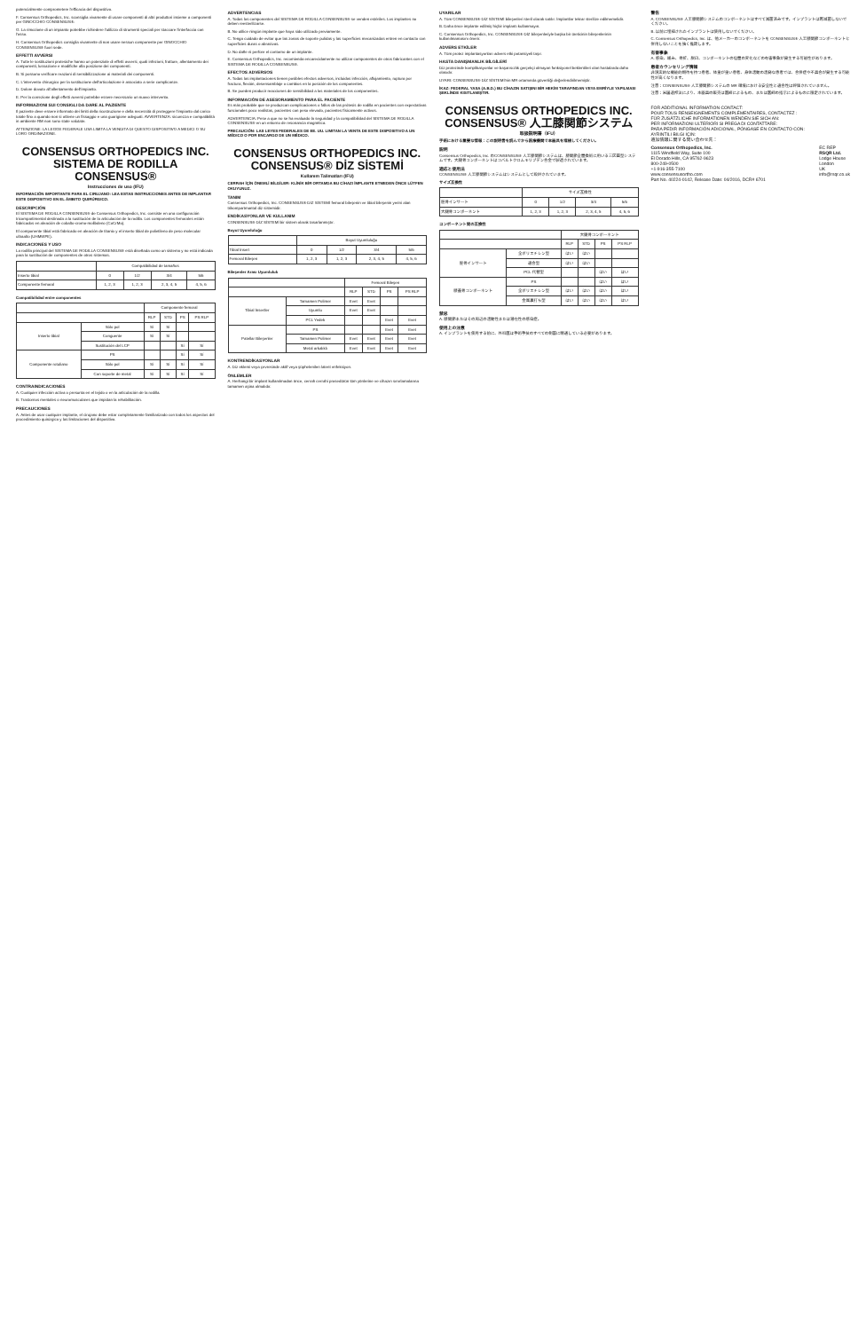potencialmente comprometere l'efficacia del dispositivo.
F. Consensus Orthopedics, Inc. sconsiglia vivamente di usare componenti di altri produttori insieme a componenti per GINOCCHIO CONSENSUS®.
G. La rimozione di un impianto potrebbe richiedere l'utilizzo di strumenti speciali per staccare l'interfaccia con l'osso.
H. Consensus Orthopedics consiglia vivamente di non usare nessun componente per GINOCCHIO CONSENSUS® fuori sede.
EFFETTI AVVERSI
A. Tutte le sostituzioni protesiche hanno un potenziale di effetti avversi, quali infezioni, fratture, allentamento dei componenti, lussazione e modifiche alla posizione dei componenti.
B. Si possono verificare reazioni di sensibilizzazione ai materiali dei componenti.
C. L'intervento chirurgico per la sostituzione dell'articolazione è associato a serie complicanze.
D. Dolore dovuto all'allentamento dell'impianto.
E. Per la correzione degli effetti avversi potrebbe essere necessario un nuovo intervento.
INFORMAZIONI SUI CONSIGLI DA DARE AL PAZIENTE
Il paziente deve essere informato dei limiti della ricostruzione e della necessità di proteggere l'impianto dal carico totale fino a quando non si ottiene un fissaggio e una guarigione adeguati. AVVERTENZA: sicurezza e compatibilità in ambiente RM non sono state valutate.
ATTENZIONE: LA LEGGE FEDERALE USA LIMITA LA VENDITA DI QUESTO DISPOSITIVO A MEDICI O SU LORO ORDINAZIONE.
CONSENSUS ORTHOPEDICS INC. SISTEMA DE RODILLA CONSENSUS®
Instrucciones de uso (IFU)
INFORMACIÓN IMPORTANTE PARA EL CIRUJANO: LEA ESTAS INSTRUCCIONES ANTES DE IMPLANTAR ESTE DISPOSITIVO EN EL ÁMBITO QUIRÚRGICO.
DESCRIPCIÓN
El SISTEMA DE RODILLA CONSENSUS® de Consensus Orthopedics, Inc. consiste en una configuración tricompartimental destinada a la sustitución de la articulación de la rodilla. Los componentes femorales están fabricados en aleación de cobalto-cromo-molibdeno (CoCrMo).
El componente tibial está fabricado en aleación de titanio y el inserto tibial de polietileno de peso molecular ultraalto (UHMWPE).
INDICACIONES Y USO
La rodilla principal del SISTEMA DE RODILLA CONSENSUS® está diseñada como un sistema y no está indicada para la sustitución de componentes de otros sistemas.
| | Compatibilidad de tamaños | | | |
| --- | --- | --- | --- | --- |
| Inserto tibial | 0 | 1/2 | 3/4 | 5/6 |
| Componente femoral | 1, 2, 3 | 1, 2, 3 | 2, 3, 4, 5 | 4, 5, 6 |
Compatibilidad entre componentes
| | | Componente femoral | | | |
| --- | --- | --- | --- | --- | --- |
| | | RLP | STD | PS | PS RLP |
| Inserto tibial | Sólo pol | Sí | Sí | | |
| | Conguente | Sí | Sí | | |
| | Sustitución del LCP | | | Sí | Sí |
| Componente rotuliano | PS | | | Sí | Sí |
| | Sólo pol | Sí | Sí | Sí | Sí |
| | Con soporte de metal | Sí | Sí | Sí | Sí |
CONTRAINDICACIONES
A. Cualquier infección activa o presunta en el tejido o en la articulación de la rodilla.
B. Trastornos mentales o neuromusculares que impidan la rehabilitación.
PRECAUCIONES
A. Antes de usar cualquier implante, el cirujano debe estar completamente familiarizado con todos los aspectos del procedimiento quirúrgico y las limitaciones del dispositivo.
ADVERTENCIAS
A. Todos los componentes del SISTEMA DE RODILLA CONSENSUS® se venden estériles. Los implantes no deben reesterilizarse.
B. No utilice ningún implante que haya sido utilizado previamente.
C. Tenga cuidado de evitar que las zonas de soporte pulidas y las superficies mecanizadas entren en contacto con superficies duras o abrasivas.
D. No dañe ni perfore el contorno de un implante.
E. Consensus Orthopedics, Inc. recomienda encarecidamente no utilizar componentes de otros fabricantes con el SISTEMA DE RODILLA CONSENSUS®.
EFECTOS ADVERSOS
A. Todas las implantaciones tienen posibles efectos adversos, incluidos infección, aflojamiento, ruptura por fractura, flexión, desensamblaje o cambios en la posición de los componentes.
B. Se pueden producir reacciones de sensibilidad a los materiales de los componentes.
INFORMACIÓN DE ASESORAMIENTO PARA EL PACIENTE
Es más probable que se produzcan complicaciones o fallos de las prótesis de rodilla en pacientes con expectativas funcionales poco realistas, pacientes con peso elevado, pacientes físicamente activos.
ADVERTENCIA: Pese a que no se ha evaluado la seguridad y la compatibilidad del SISTEMA DE RODILLA CONSENSUS® en un entorno de resonancia magnética.
PRECAUCIÓN: LAS LEYES FEDERALES DE EE. UU. LIMITAN LA VENTA DE ESTE DISPOSITIVO A UN MÉDICO O POR ENCARGO DE UN MÉDICO.
CONSENSUS ORTHOPEDICS INC. CONSENSUS® DİZ SİSTEMİ
Kullanım Talimatları (IFU)
CERRAH İÇİN ÖNEMLİ BİLGİLER: KLİNİK BİR ORTAMDA BU CİHAZI İMPLANTE ETMEDEN ÖNCE LÜTFEN OKUYUNUZ.
TANIM
Consensus Orthopedics, Inc. CONSENSUS® DİZ SİSTEMİ femoral bileşenin ve tibial bileşenin yerini alan trikompartmantal diz sistemidir.
ENDİKASYONLAR VE KULLANIM
CONSENSUS® DİZ SİSTEMİ bir sistem olarak tasarlanmıştır.
Boyut Uyumluluğu
| | Boyut Uyumluluğu | | | |
| --- | --- | --- | --- | --- |
| Tibial İnsert | 0 | 1/2 | 3/4 | 5/6 |
| Femoral Bileşen | 1, 2, 3 | 1, 2, 3 | 2, 3, 4, 5 | 4, 5, 6 |
Bileşenler Arası Uyumluluk
| | | Femoral Bileşen | | | |
| --- | --- | --- | --- | --- | --- |
| | | RLP | STD | PS | PS RLP |
| Tibial İnsertler | Tamamen Polimer | Evet | Evet | | |
| | Uyumlu | Evet | Evet | | |
| | PCL Yedek | | | Evet | Evet |
| Patellar Bileşenler | PS | | | Evet | Evet |
| | Tamamen Polimer | Evet | Evet | Evet | Evet |
| | Metal arkalıklı | Evet | Evet | Evet | Evet |
KONTRENDİKASYONLAR
A. Diz eklemi veya çevresinde aktif veya şüphelenilen latent enfeksiyon.
ÖNLEMLER
A. Herhangi bir implant kullanılmadan önce, cerrah cerrahi prosedürün tüm yönlerine ve cihazın sınırlamalarına tamamen aşina olmalıdır.
UYARILAR
A. Tüm CONSENSUS® DİZ SİSTEMİ bileşenleri steril olarak satılır. İmplantlar tekrar sterilize edilmemelidir.
B. Daha önce implante edilmiş hiçbir implantı kullanmayın.
C. Consensus Orthopedics, Inc. CONSENSUS® DİZ bileşenleriyle başka bir üreticinin bileşenlerinin kullanılmamasını önerir.
ADVERS ETKİLER
A. Tüm protez implantasyonları advers etki potansiyeli taşır.
HASTA DANIŞMANLIK BİLGİLERİ
Diz protezinde komplikasyonlar ve başarısızlık gerçekçi olmayan fonksiyonel beklentileri olan hastalarda daha olasıdır.
UYARI: CONSENSUS® DİZ SİSTEMİ'nin MR ortamında güvenliği değerlendirilmemiştir.
İKAZ: FEDERAL YASA (A.B.D.) BU CİHAZIN SATIŞINI BİR HEKİM TARAFINDAN VEYA EMRİYLE YAPILMASI ŞEKLİNDE KISITLAMIŞTIR.
CONSENSUS ORTHOPEDICS INC. CONSENSUS® 人工膝関節システム
取扱説明書（IFU）
手術における重要な情報：この説明書を読んでから医療機関で本器具を埋植してください。
説明
Consensus Orthopedics, Inc. のCONSENSUS® 人工膝関節システムは、膝関節全置換術に用いる三区画型システムです。大腿骨コンポーネントはコバルトクロムモリブデン合金で製造されています。
適応と使用法
CONSENSUS® 人工膝関節システムはシステムとして設計されています。
サイズ互換性
| | サイズ互換性 | | | |
| --- | --- | --- | --- | --- |
| 脛骨インサート | 0 | 1/2 | 3/4 | 5/6 |
| 大腿骨コンポーネント | 1, 2, 3 | 1, 2, 3 | 2, 3, 4, 5 | 4, 5, 6 |
コンポーネント間の互換性
| | | 大腿骨コンポーネント | | | |
| --- | --- | --- | --- | --- | --- |
| | | RLP | STD | PS | PS RLP |
| 脛骨インサート | 全ポリエチレン型 | はい | はい | | |
| | 適合型 | はい | はい | | |
| | PCL 代替型 | | | はい | はい |
| 膝蓋骨コンポーネント | PS | | | はい | はい |
| | 全ポリエチレン型 | はい | はい | はい | はい |
| | 金属裏打ち型 | はい | はい | はい | はい |
禁忌
A. 膝関節またはその周辺の活動性または潜在性の感染症。
使用上の注意
A. インプラントを使用する前に、外科医は手術手技のすべての側面に精通している必要があります。
警告
A. CONSENSUS® 人工膝関節システムのコンポーネントはすべて滅菌済みです。インプラントは再滅菌しないでください。
B. 以前に埋植されたインプラントは使用しないでください。
C. Consensus Orthopedics, Inc. は、他メーカーのコンポーネントを CONSENSUS® 人工膝関節コンポーネントと併用しないことを強く推奨します。
有害事象
A. 感染、緩み、骨折、脱臼、コンポーネントの位置の変化などの有害事象が発生する可能性があります。
患者カウンセリング情報
非現実的な機能的期待を持つ患者、体重が重い患者、身体活動の活発な患者では、合併症や不具合が発生する可能性が高くなります。
注意：CONSENSUS® 人工膝関節システムの MR 環境における安全性と適合性は評価されていません。
注意：米国連邦法により、本器具の販売は医師によるもの、または医師の指示によるものに限定されています。
FOR ADDITIONAL INFORMATION CONTACT:
POUR TOUS RENSEIGNEMENTS COMPLÉMENTAIRES, CONTACTEZ :
FÜR ZUSÄTZLICHE INFORMATIONEN WENDEN SIE SICH AN:
PER INFORMAZIONI ULTERIORI SI PREGA DI CONTATTARE:
PARA PEDIR INFORMACIÓN ADICIONAL, PÓNGASE EN CONTACTO CON:
AYRINTILI BILGI İÇIN:
追加情報に関する問い合わせ先：
Consensus Orthopedics, Inc.
1115 Windfield Way, Suite 100
El Dorado Hills, CA 95762-9623
800-249-0500
+1-916-355-7100
www.consensusortho.com
Part No. 40224-0142, Release Date: 04/2016, DCR# 6701
EC REP
RSQR Ltd.
Lodge House
London
UK
info@rsqr.co.uk